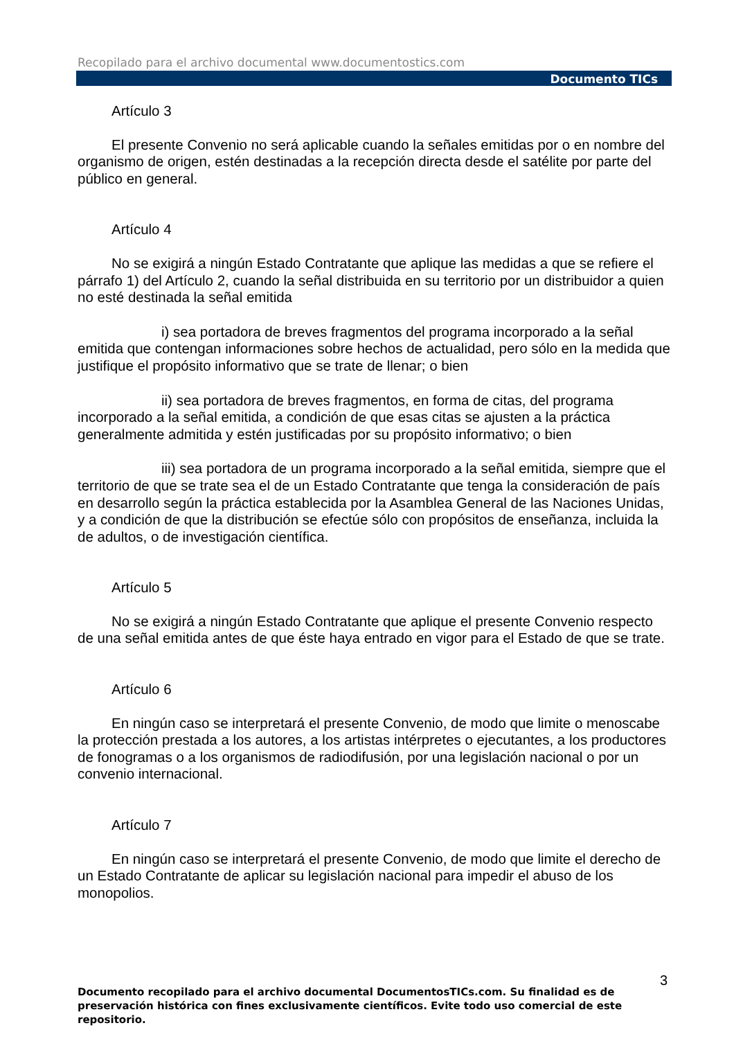Recopilado para el archivo documental www.documentostics.com
Documento TICs
Artículo 3
El presente Convenio no será aplicable cuando la señales emitidas por o en nombre del organismo de origen, estén destinadas a la recepción directa desde el satélite por parte del público en general.
Artículo 4
No se exigirá a ningún Estado Contratante que aplique las medidas a que se refiere el párrafo 1) del Artículo 2, cuando la señal distribuida en su territorio por un distribuidor a quien no esté destinada la señal emitida
i) sea portadora de breves fragmentos del programa incorporado a la señal emitida que contengan informaciones sobre hechos de actualidad, pero sólo en la medida que justifique el propósito informativo que se trate de llenar; o bien
ii) sea portadora de breves fragmentos, en forma de citas, del programa incorporado a la señal emitida, a condición de que esas citas se ajusten a la práctica generalmente admitida y estén justificadas por su propósito informativo; o bien
iii) sea portadora de un programa incorporado a la señal emitida, siempre que el territorio de que se trate sea el de un Estado Contratante que tenga la consideración de país en desarrollo según la práctica establecida por la Asamblea General de las Naciones Unidas, y a condición de que la distribución se efectúe sólo con propósitos de enseñanza, incluida la de adultos, o de investigación científica.
Artículo 5
No se exigirá a ningún Estado Contratante que aplique el presente Convenio respecto de una señal emitida antes de que éste haya entrado en vigor para el Estado de que se trate.
Artículo 6
En ningún caso se interpretará el presente Convenio, de modo que limite o menoscabe la protección prestada a los autores, a los artistas intérpretes o ejecutantes, a los productores de fonogramas o a los organismos de radiodifusión, por una legislación nacional o por un convenio internacional.
Artículo 7
En ningún caso se interpretará el presente Convenio, de modo que limite el derecho de un Estado Contratante de aplicar su legislación nacional para impedir el abuso de los monopolios.
3
Documento recopilado para el archivo documental DocumentosTICs.com. Su finalidad es de preservación histórica con fines exclusivamente científicos. Evite todo uso comercial de este repositorio.